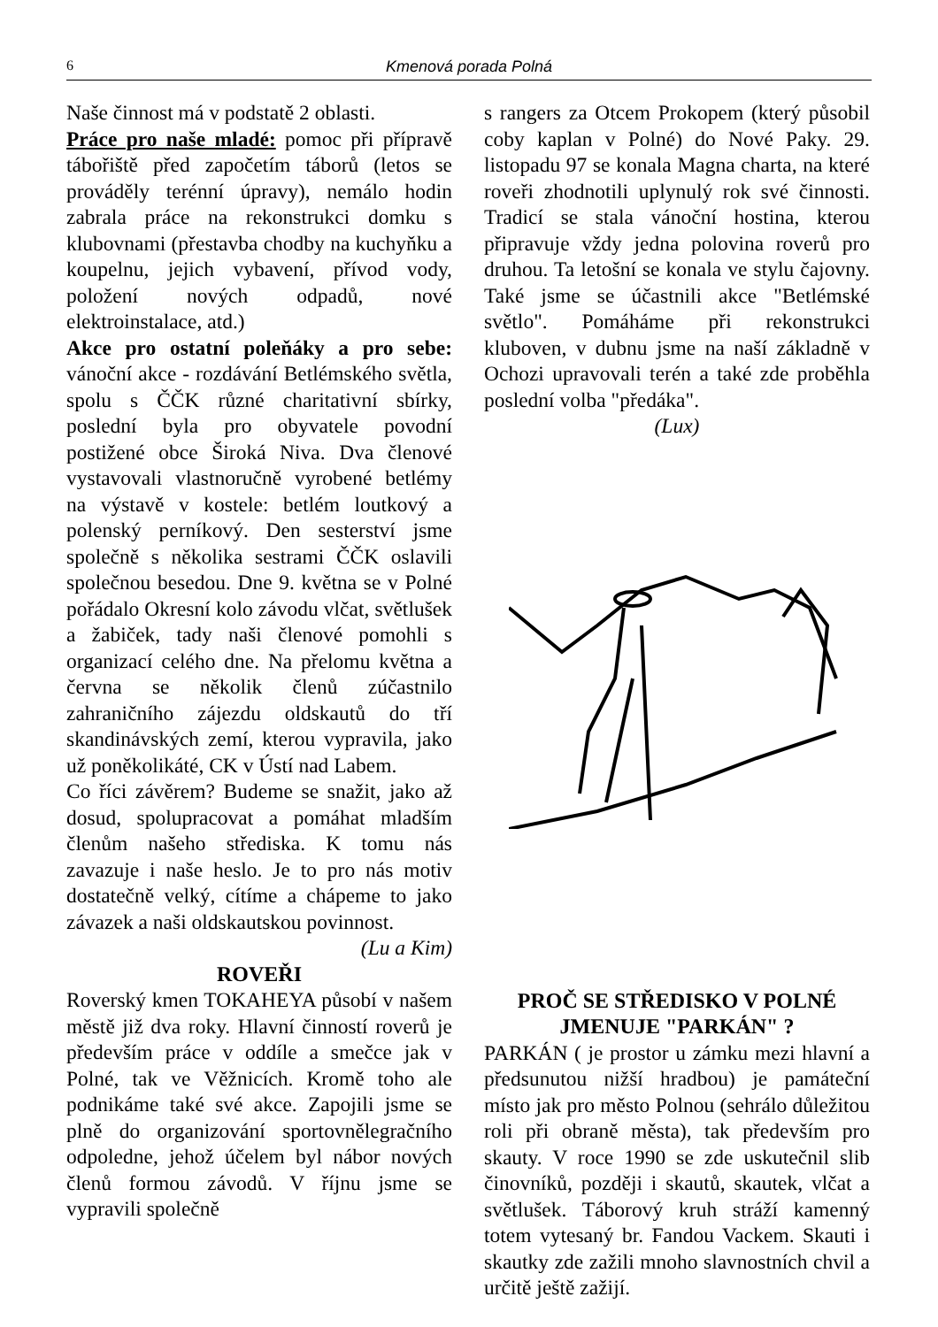6 Kmenová porada Polná
Naše činnost má v podstatě 2 oblasti.
Práce pro naše mladé: pomoc při přípravě tábořiště před započetím táborů (letos se prováděly terénní úpravy), nemálo hodin zabrala práce na rekonstrukci domku s klubovnami (přestavba chodby na kuchyňku a koupelnu, jejich vybavení, přívod vody, položení nových odpadů, nové elektroinstalace, atd.)
Akce pro ostatní poleňáky a pro sebe: vánoční akce - rozdávání Betlémského světla, spolu s ČČK různé charitativní sbírky, poslední byla pro obyvatele povodní postižené obce Široká Niva. Dva členové vystavovali vlastnoručně vyrobené betlémy na výstavě v kostele: betlém loutkový a polenský perníkový. Den sesterství jsme společně s několika sestrami ČČK oslavili společnou besedou. Dne 9. května se v Polné pořádalo Okresní kolo závodu vlčat, světlušek a žabiček, tady naši členové pomohli s organizací celého dne. Na přelomu května a června se několik členů zúčastnilo zahraničního zájezdu oldskautů do tří skandinávských zemí, kterou vypravila, jako už poněkolikáté, CK v Ústí nad Labem.
Co říci závěrem? Budeme se snažit, jako až dosud, spolupracovat a pomáhat mladším členům našeho střediska. K tomu nás zavazuje i naše heslo. Je to pro nás motiv dostatečně velký, cítíme a chápeme to jako závazek a naši oldskautskou povinnost.
(Lu a Kim)
ROVEŘI
Roverský kmen TOKAHEYA působí v našem městě již dva roky. Hlavní činností roverů je především práce v oddíle a smečce jak v Polné, tak ve Věžnicích. Kromě toho ale podnikáme také své akce. Zapojili jsme se plně do organizování sportovnělegračního odpoledne, jehož účelem byl nábor nových členů formou závodů. V říjnu jsme se vypravili společně
s rangers za Otcem Prokopem (který působil coby kaplan v Polné) do Nové Paky. 29. listopadu 97 se konala Magna charta, na které roveři zhodnotili uplynulý rok své činnosti. Tradicí se stala vánoční hostina, kterou připravuje vždy jedna polovina roverů pro druhou. Ta letošní se konala ve stylu čajovny. Také jsme se účastnili akce "Betlémské světlo". Pomáháme při rekonstrukci kluboven, v dubnu jsme na naší základně v Ochozi upravovali terén a také zde proběhla poslední volba "předáka".
(Lux)
PROČ SE STŘEDISKO V POLNÉ JMENUJE "PARKÁN" ?
PARKÁN ( je prostor u zámku mezi hlavní a předsunutou nižší hradbou) je památeční místo jak pro město Polnou (sehrálo důležitou roli při obraně města), tak především pro skauty. V roce 1990 se zde uskutečnil slib činovníků, později i skautů, skautek, vlčat a světlušek. Táborový kruh stráží kamenný totem vytesaný br. Fandou Vackem. Skauti i skautky zde zažili mnoho slavnostních chvil a určitě ještě zažijí.